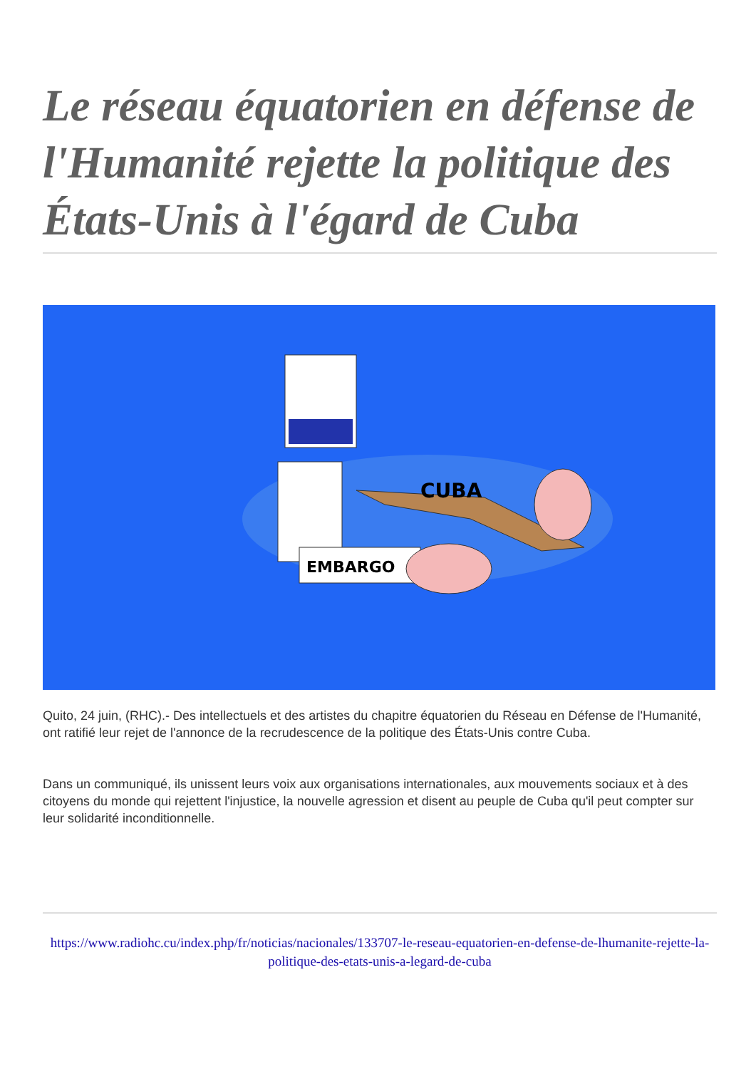Le réseau équatorien en défense de l'Humanité rejette la politique des États-Unis à l'égard de Cuba
CUBA
EMBARGO
Quito, 24 juin, (RHC).- Des intellectuels et des artistes du chapitre équatorien du Réseau en Défense de l'Humanité, ont ratifié leur rejet de l'annonce de la recrudescence de la politique des États-Unis contre Cuba.
Dans un communiqué, ils unissent leurs voix aux organisations internationales, aux mouvements sociaux et à des citoyens du monde qui rejettent l'injustice, la nouvelle agression et disent au peuple de Cuba qu'il peut compter sur leur solidarité inconditionnelle.
https://www.radiohc.cu/index.php/fr/noticias/nacionales/133707-le-reseau-equatorien-en-defense-de-lhumanite-rejette-la-politique-des-etats-unis-a-legard-de-cuba